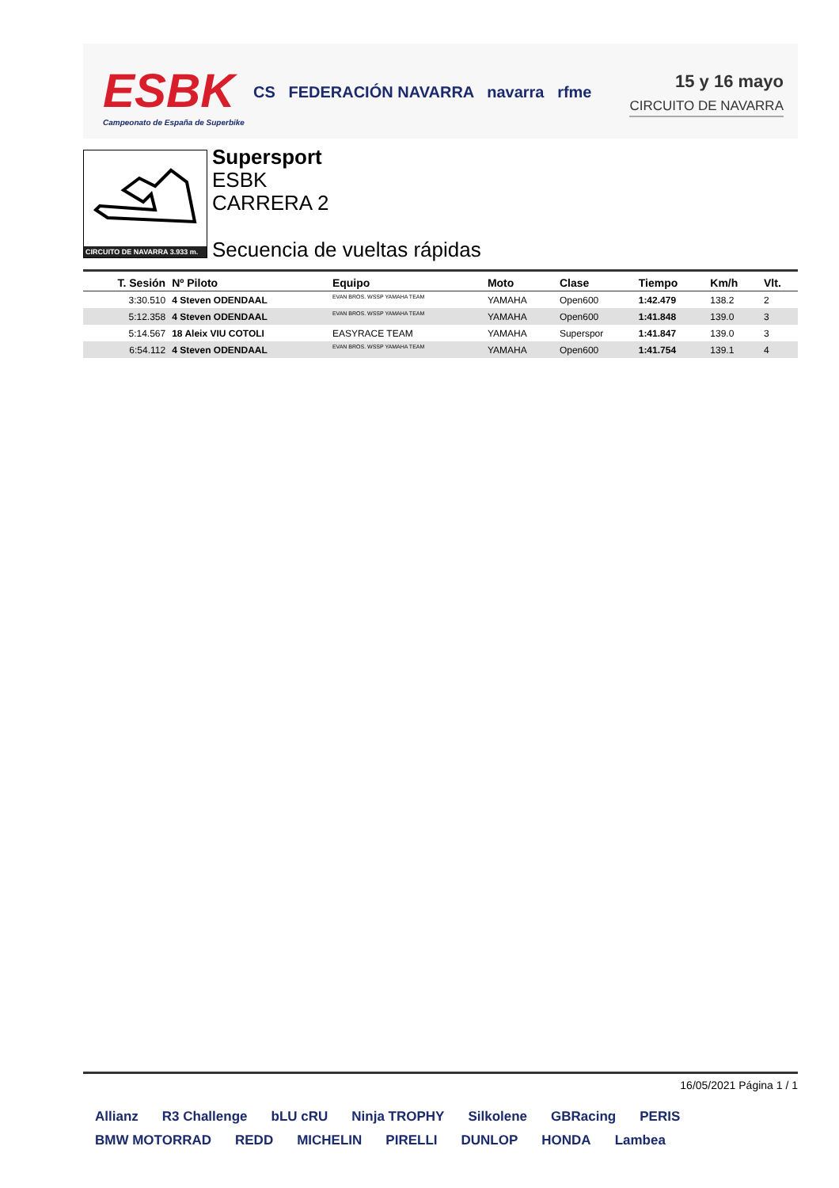ESBK
Campeonato de España de Superbike
CS FEDERACIÓN NAVARRA navarra rfme
15 y 16 mayo
CIRCUITO DE NAVARRA
CIRCUITO DE NAVARRA 3.933 m.
Supersport
ESBK
CARRERA 2
Secuencia de vueltas rápidas
| T. Sesión | Nº Piloto | Equipo | Moto | Clase | Tiempo | Km/h | Vlt. |
| --- | --- | --- | --- | --- | --- | --- | --- |
| 3:30.510 | 4 Steven ODENDAAL | EVAN BROS. WSSP YAMAHA TEAM | YAMAHA | Open600 | 1:42.479 | 138.2 | 2 |
| 5:12.358 | 4 Steven ODENDAAL | EVAN BROS. WSSP YAMAHA TEAM | YAMAHA | Open600 | 1:41.848 | 139.0 | 3 |
| 5:14.567 | 18 Aleix VIU COTOLI | EASYRACE TEAM | YAMAHA | Superspor | 1:41.847 | 139.0 | 3 |
| 6:54.112 | 4 Steven ODENDAAL | EVAN BROS. WSSP YAMAHA TEAM | YAMAHA | Open600 | 1:41.754 | 139.1 | 4 |
16/05/2021 Página 1 / 1
Allianz R3 Challenge bLU cRU Ninja TROPHY Silkolene GBRacing PERIS BMW MOTORRAD REDD MICHELIN PIRELLI DUNLOP HONDA Lambea